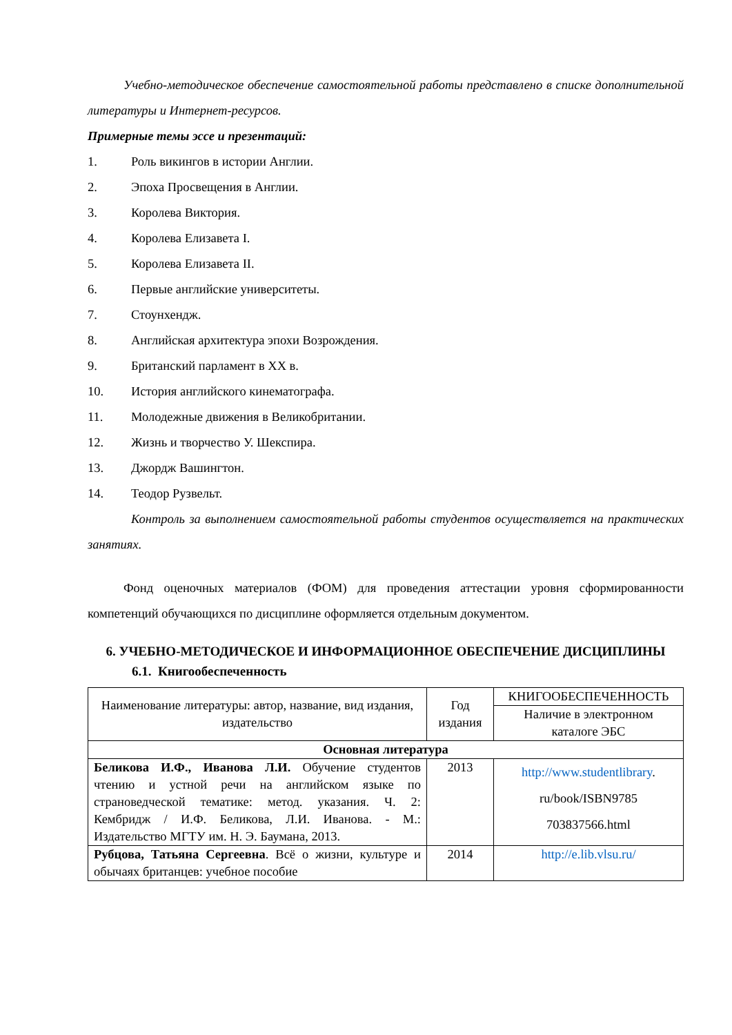Учебно-методическое обеспечение самостоятельной работы представлено в списке дополнительной литературы и Интернет-ресурсов.
Примерные темы эссе и презентаций:
1. Роль викингов в истории Англии.
2. Эпоха Просвещения в Англии.
3. Королева Виктория.
4. Королева Елизавета I.
5. Королева Елизавета II.
6. Первые английские университеты.
7. Стоунхендж.
8. Английская архитектура эпохи Возрождения.
9. Британский парламент в XX в.
10. История английского кинематографа.
11. Молодежные движения в Великобритании.
12. Жизнь и творчество У. Шекспира.
13. Джордж Вашингтон.
14. Теодор Рузвельт.
Контроль за выполнением самостоятельной работы студентов осуществляется на практических занятиях.
Фонд оценочных материалов (ФОМ) для проведения аттестации уровня сформированности компетенций обучающихся по дисциплине оформляется отдельным документом.
6. УЧЕБНО-МЕТОДИЧЕСКОЕ И ИНФОРМАЦИОННОЕ ОБЕСПЕЧЕНИЕ ДИСЦИПЛИНЫ
6.1. Книгообеспеченность
| Наименование литературы: автор, название, вид издания, издательство | Год издания | КНИГООБЕСПЕЧЕННОСТЬ |
| | | Наличие в электронном каталоге ЭБС |
| Основная литература | | |
| Беликова И.Ф., Иванова Л.И. Обучение студентов чтению и устной речи на английском языке по страноведческой тематике: метод. указания. Ч. 2: Кембридж / И.Ф. Беликова, Л.И. Иванова. - М.: Издательство МГТУ им. Н. Э. Баумана, 2013. | 2013 | http://www.studentlibrary . ru/book/ISBN9785 703837566.html |
| Рубцова, Татьяна Сергеевна . Всё о жизни, культуре и обычаях британцев: учебное пособие | 2014 | http://e.lib.vlsu.ru/ |